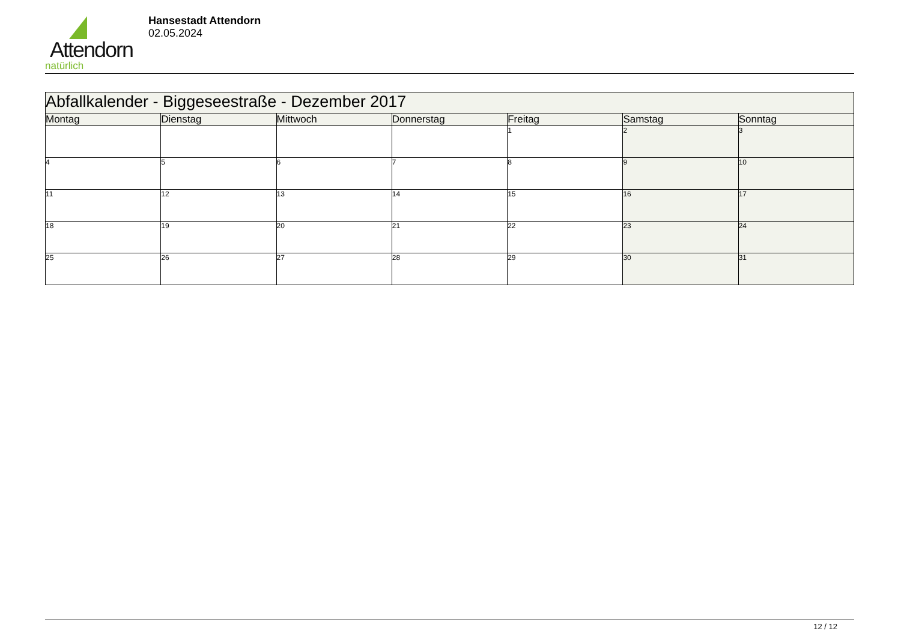Attendorn
natürlich
Hansestadt Attendorn
02.05.2024
| Abfallkalender - Biggeseestraße - Dezember 2017 | | | | | | |
| --- | --- | --- | --- | --- | --- | --- |
| Montag | Dienstag | Mittwoch | Donnerstag | Freitag | Samstag | Sonntag |
| | | | | 1 | 2 | 3 |
| 4 | 5 | 6 | 7 | 8 | 9 | 10 |
| 11 | 12 | 13 | 14 | 15 | 16 | 17 |
| 18 | 19 | 20 | 21 | 22 | 23 | 24 |
| 25 | 26 | 27 | 28 | 29 | 30 | 31 |
12 / 12